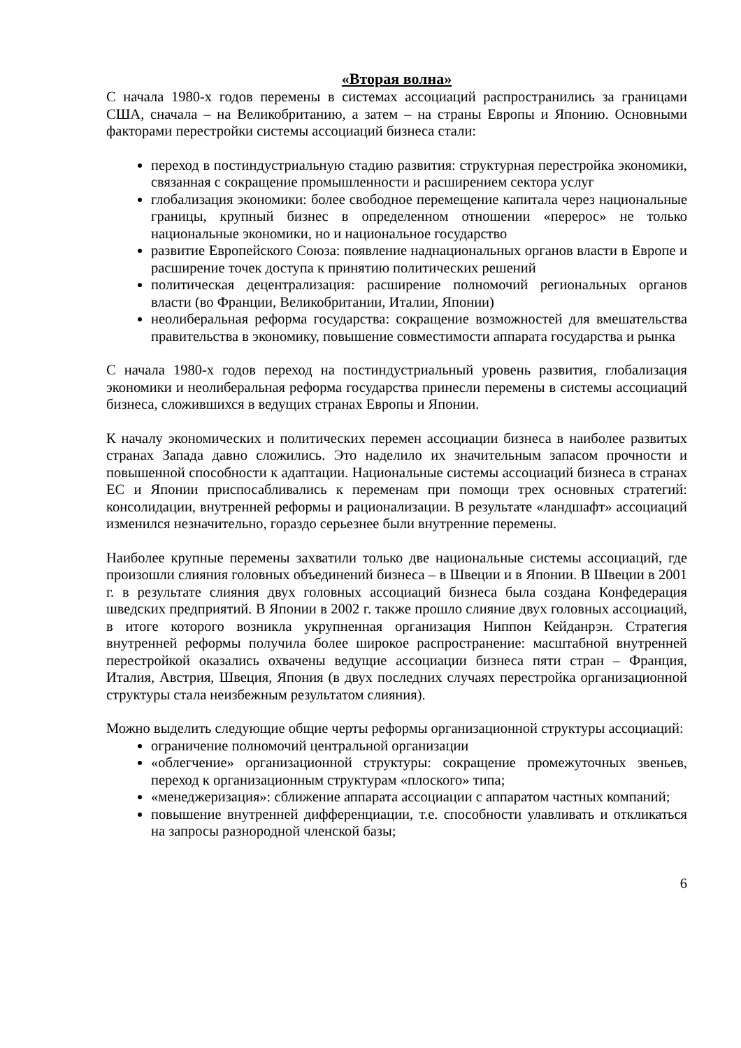«Вторая волна»
С начала 1980-х годов перемены в системах ассоциаций распространились за границами США, сначала – на Великобританию, а затем – на страны Европы и Японию. Основными факторами перестройки системы ассоциаций бизнеса стали:
переход в постиндустриальную стадию развития: структурная перестройка экономики, связанная с сокращение промышленности и расширением сектора услуг
глобализация экономики: более свободное перемещение капитала через национальные границы, крупный бизнес в определенном отношении «перерос» не только национальные экономики, но и национальное государство
развитие Европейского Союза: появление наднациональных органов власти в Европе и расширение точек доступа к принятию политических решений
политическая децентрализация: расширение полномочий региональных органов власти (во Франции, Великобритании, Италии, Японии)
неолиберальная реформа государства: сокращение возможностей для вмешательства правительства в экономику, повышение совместимости аппарата государства и рынка
С начала 1980-х годов переход на постиндустриальный уровень развития, глобализация экономики и неолиберальная реформа государства принесли перемены в системы ассоциаций бизнеса, сложившихся в ведущих странах Европы и Японии.
К началу экономических и политических перемен ассоциации бизнеса в наиболее развитых странах Запада давно сложились. Это наделило их значительным запасом прочности и повышенной способности к адаптации. Национальные системы ассоциаций бизнеса в странах ЕС и Японии приспосабливались к переменам при помощи трех основных стратегий: консолидации, внутренней реформы и рационализации. В результате «ландшафт» ассоциаций изменился незначительно, гораздо серьезнее были внутренние перемены.
Наиболее крупные перемены захватили только две национальные системы ассоциаций, где произошли слияния головных объединений бизнеса – в Швеции и в Японии. В Швеции в 2001 г. в результате слияния двух головных ассоциаций бизнеса была создана Конфедерация шведских предприятий. В Японии в 2002 г. также прошло слияние двух головных ассоциаций, в итоге которого возникла укрупненная организация Ниппон Кейданрэн. Стратегия внутренней реформы получила более широкое распространение: масштабной внутренней перестройкой оказались охвачены ведущие ассоциации бизнеса пяти стран – Франция, Италия, Австрия, Швеция, Япония (в двух последних случаях перестройка организационной структуры стала неизбежным результатом слияния).
Можно выделить следующие общие черты реформы организационной структуры ассоциаций:
ограничение полномочий центральной организации
«облегчение» организационной структуры: сокращение промежуточных звеньев, переход к организационным структурам «плоского» типа;
«менеджеризация»: сближение аппарата ассоциации с аппаратом частных компаний;
повышение внутренней дифференциации, т.е. способности улавливать и откликаться на запросы разнородной членской базы;
6